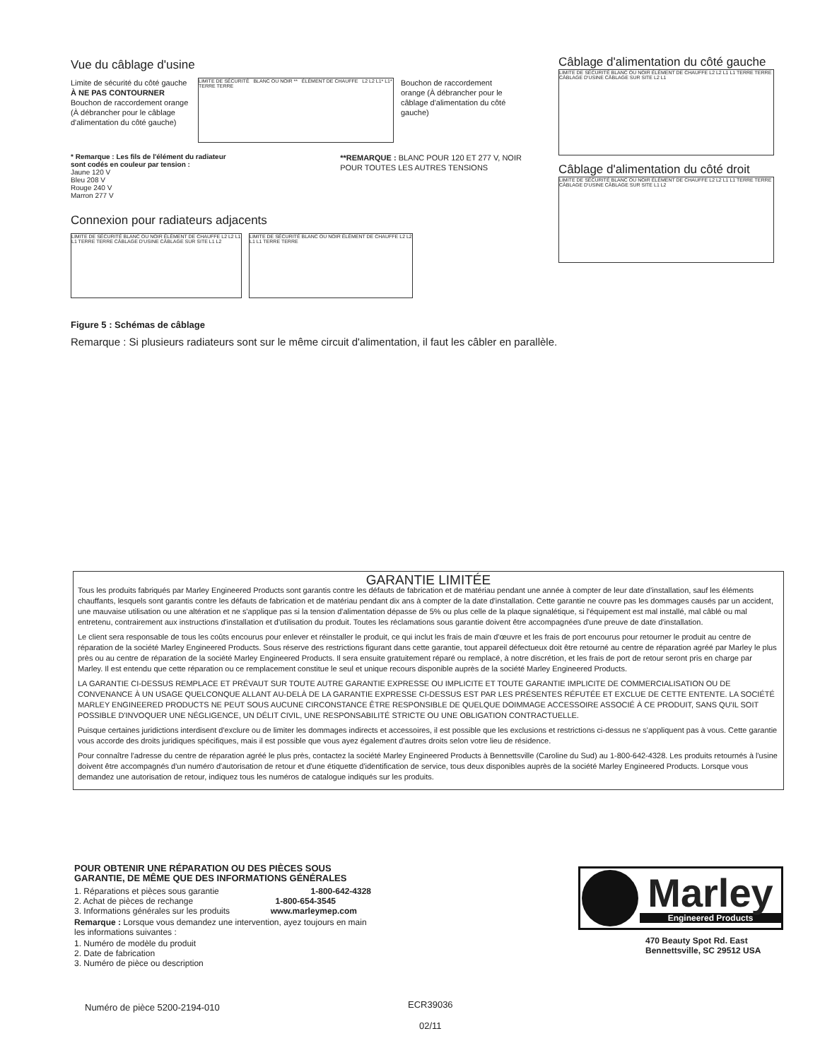Vue du câblage d'usine
Limite de sécurité du côté gauche À NE PAS CONTOURNER
Bouchon de raccordement orange (À débrancher pour le câblage d'alimentation du côté gauche)
LIMITE DE SÉCURITÉ BLANC OU NOIR ** ÉLÉMENT DE CHAUFFE L2 L2 L1* L1* TERRE TERRE
Bouchon de raccordement orange (À débrancher pour le câblage d'alimentation du côté gauche)
* Remarque : Les fils de l'élément du radiateur sont codés en couleur par tension :
Jaune 120 V
Bleu 208 V
Rouge 240 V
Marron 277 V
**REMARQUE : BLANC POUR 120 ET 277 V, NOIR POUR TOUTES LES AUTRES TENSIONS
Connexion pour radiateurs adjacents
LIMITE DE SÉCURITÉ BLANC OU NOIR ÉLÉMENT DE CHAUFFE L2 L2 L1 L1 TERRE TERRE CÂBLAGE D'USINE CÂBLAGE SUR SITE L1 L2
LIMITE DE SÉCURITÉ BLANC OU NOIR ÉLÉMENT DE CHAUFFE L2 L2 L1 L1 TERRE TERRE
Figure 5 : Schémas de câblage
Remarque : Si plusieurs radiateurs sont sur le même circuit d'alimentation, il faut les câbler en parallèle.
Câblage d'alimentation du côté gauche
LIMITE DE SÉCURITÉ BLANC OU NOIR ÉLÉMENT DE CHAUFFE L2 L2 L1 L1 TERRE TERRE CÂBLAGE D'USINE CÂBLAGE SUR SITE L2 L1
Câblage d'alimentation du côté droit
LIMITE DE SÉCURITÉ BLANC OU NOIR ÉLÉMENT DE CHAUFFE L2 L2 L1 L1 TERRE TERRE CÂBLAGE D'USINE CÂBLAGE SUR SITE L1 L2
GARANTIE LIMITÉE
Tous les produits fabriqués par Marley Engineered Products sont garantis contre les défauts de fabrication et de matériau pendant une année à compter de leur date d'installation, sauf les éléments chauffants, lesquels sont garantis contre les défauts de fabrication et de matériau pendant dix ans à compter de la date d'installation. Cette garantie ne couvre pas les dommages causés par un accident, une mauvaise utilisation ou une altération et ne s'applique pas si la tension d'alimentation dépasse de 5% ou plus celle de la plaque signalétique, si l'équipement est mal installé, mal câblé ou mal entretenu, contrairement aux instructions d'installation et d'utilisation du produit. Toutes les réclamations sous garantie doivent être accompagnées d'une preuve de date d'installation.
Le client sera responsable de tous les coûts encourus pour enlever et réinstaller le produit, ce qui inclut les frais de main d'œuvre et les frais de port encourus pour retourner le produit au centre de réparation de la société Marley Engineered Products. Sous réserve des restrictions figurant dans cette garantie, tout appareil défectueux doit être retourné au centre de réparation agréé par Marley le plus près ou au centre de réparation de la société Marley Engineered Products. Il sera ensuite gratuitement réparé ou remplacé, à notre discrétion, et les frais de port de retour seront pris en charge par Marley. Il est entendu que cette réparation ou ce remplacement constitue le seul et unique recours disponible auprès de la société Marley Engineered Products.
LA GARANTIE CI-DESSUS REMPLACE ET PRÉVAUT SUR TOUTE AUTRE GARANTIE EXPRESSE OU IMPLICITE ET TOUTE GARANTIE IMPLICITE DE COMMERCIALISATION OU DE CONVENANCE À UN USAGE QUELCONQUE ALLANT AU-DELÀ DE LA GARANTIE EXPRESSE CI-DESSUS EST PAR LES PRÉSENTES RÉFUTÉE ET EXCLUE DE CETTE ENTENTE. LA SOCIÉTÉ MARLEY ENGINEERED PRODUCTS NE PEUT SOUS AUCUNE CIRCONSTANCE ÊTRE RESPONSIBLE DE QUELQUE DOIMMAGE ACCESSOIRE ASSOCIÉ À CE PRODUIT, SANS QU'IL SOIT POSSIBLE D'INVOQUER UNE NÉGLIGENCE, UN DÉLIT CIVIL, UNE RESPONSABILITÉ STRICTE OU UNE OBLIGATION CONTRACTUELLE.
Puisque certaines juridictions interdisent d'exclure ou de limiter les dommages indirects et accessoires, il est possible que les exclusions et restrictions ci-dessus ne s'appliquent pas à vous. Cette garantie vous accorde des droits juridiques spécifiques, mais il est possible que vous ayez également d'autres droits selon votre lieu de résidence.
Pour connaître l'adresse du centre de réparation agréé le plus près, contactez la société Marley Engineered Products à Bennettsville (Caroline du Sud) au 1-800-642-4328. Les produits retournés à l'usine doivent être accompagnés d'un numéro d'autorisation de retour et d'une étiquette d'identification de service, tous deux disponibles auprès de la société Marley Engineered Products. Lorsque vous demandez une autorisation de retour, indiquez tous les numéros de catalogue indiqués sur les produits.
POUR OBTENIR UNE RÉPARATION OU DES PIÈCES SOUS GARANTIE, DE MÊME QUE DES INFORMATIONS GÉNÉRALES
1. Réparations et pièces sous garantie 1-800-642-4328
2. Achat de pièces de rechange 1-800-654-3545
3. Informations générales sur les produits www.marleymep.com
Remarque : Lorsque vous demandez une intervention, ayez toujours en main les informations suivantes :
1. Numéro de modèle du produit
2. Date de fabrication
3. Numéro de pièce ou description
Marley
Engineered Products
470 Beauty Spot Rd. East
Bennettsville, SC 29512 USA
Numéro de pièce 5200-2194-010
ECR39036
02/11